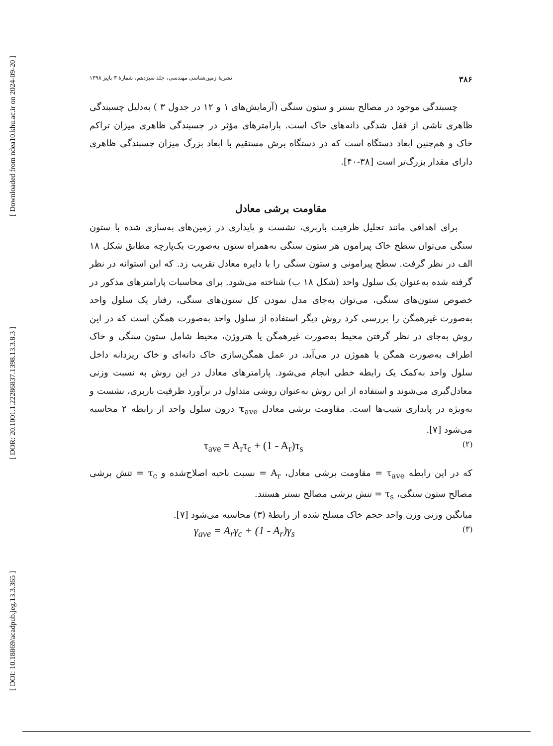[ Downloaded from ndea10.khu.ac.ir on 2024-09-20 ]
[ DOR: 20.1001.1.22286837.1398.13.3.8.3 ]
[ DOI: 10.18869/acadpub.jeg.13.3.365 ]
۳۸۶ نشریهٔ زمین‌شناسی مهندسی، جلد سیزدهم، شمارهٔ ۳ پاییز ۱۳۹۸
چسبندگی موجود در مصالح بستر و ستون سنگی (آزمایش‌های ۱ و ۱۲ در جدول ۳ ) به‌دلیل چسبندگی ظاهری ناشی از قفل شدگی دانه‌های خاک است. پارامترهای مؤثر در چسبندگی ظاهری میزان تراکم خاک و هم‌چنین ابعاد دستگاه است که در دستگاه برش مستقیم با ابعاد بزرگ میزان چسبندگی ظاهری دارای مقدار بزرگ‌تر است [۳۸-۴۰].
مقاومت برشی معادل
برای اهدافی مانند تحلیل ظرفیت باربری، نشست و پایداری در زمین‌های به‌سازی شده با ستون سنگی می‌توان سطح خاک پیرامون هر ستون سنگی به‌همراه ستون به‌صورت یک‌پارچه مطابق شکل ۱۸ الف در نظر گرفت. سطح پیرامونی و ستون سنگی را با دایره معادل تقریب زد. که این استوانه در نظر گرفته شده به‌عنوان یک سلول واحد (شکل ۱۸ ب) شناخته می‌شود. برای محاسبات پارامترهای مذکور در خصوص ستون‌های سنگی، می‌توان به‌جای مدل نمودن کل ستون‌های سنگی، رفتار یک سلول واحد به‌صورت غیرهمگن را بررسی کرد روش دیگر استفاده از سلول واحد به‌صورت همگن است که در این روش به‌جای در نظر گرفتن محیط به‌صورت غیرهمگن یا هتروژن، محیط شامل ستون سنگی و خاک اطراف به‌صورت همگن یا هموژن در می‌آید. در عمل همگن‌سازی خاک دانه‌ای و خاک ریزدانه داخل سلول واحد به‌کمک یک رابطه خطی انجام می‌شود. پارامترهای معادل در این روش به نسبت وزنی معادل‌گیری می‌شوند و استفاده از این روش به‌عنوان روشی متداول در برآورد ظرفیت باربری، نشست و به‌ویژه در پایداری شیب‌ها است. مقاومت برشی معادل τ<sub>ave</sub> درون سلول واحد از رابطه ۲ محاسبه می‌شود [۷].
(۲) τ<sub>ave</sub> = A<sub>r</sub>τ<sub>c</sub> + (1 - A<sub>r</sub>)τ<sub>s</sub>
که در این رابطه τ<sub>ave</sub> = مقاومت برشی معادل، A<sub>r</sub> = نسبت ناحیه اصلاح‌شده و τ<sub>c</sub> = تنش برشی مصالح ستون سنگی، τ<sub>s</sub> = تنش برشی مصالح بستر هستند.
میانگین وزنی وزن واحد حجم خاک مسلح شده از رابطهٔ (۳) محاسبه می‌شود [۷].
(۳) γ<sub>ave</sub> = A<sub>r</sub>γ<sub>c</sub> + (1 - A<sub>r</sub>)γ<sub>s</sub>